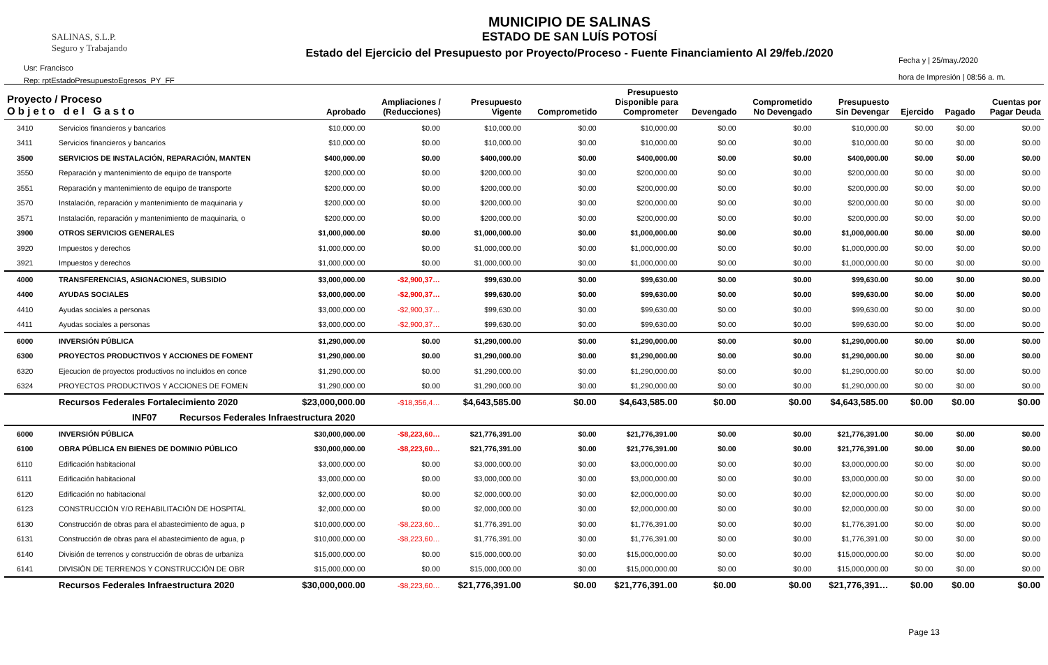SALINAS, S.L.P.
Seguro y Trabajando
Usr: Francisco
Rep: rptEstadoPresupuestoEgresos_PY_FF
MUNICIPIO DE SALINAS
ESTADO DE SAN LUÍS POTOSÍ
Estado del Ejercicio del Presupuesto por Proyecto/Proceso - Fuente Financiamiento Al 29/feb./2020
Fecha y | 25/may./2020
hora de Impresión | 08:56 a. m.
| Proyecto / Proceso O b j e t o d e l G a s t o | | Aprobado | Ampliaciones / (Reducciones) | Presupuesto Vigente | Comprometido | Presupuesto Disponible para Comprometer | Devengado | Comprometido No Devengado | Presupuesto Sin Devengar | Ejercido | Pagado | Cuentas por Pagar Deuda |
| --- | --- | --- | --- | --- | --- | --- | --- | --- | --- | --- | --- | --- |
| 3410 | Servicios financieros y bancarios | $10,000.00 | $0.00 | $10,000.00 | $0.00 | $10,000.00 | $0.00 | $0.00 | $10,000.00 | $0.00 | $0.00 | $0.00 |
| 3411 | Servicios financieros y bancarios | $10,000.00 | $0.00 | $10,000.00 | $0.00 | $10,000.00 | $0.00 | $0.00 | $10,000.00 | $0.00 | $0.00 | $0.00 |
| 3500 | SERVICIOS DE INSTALACIÓN, REPARACIÓN, MANTEN | $400,000.00 | $0.00 | $400,000.00 | $0.00 | $400,000.00 | $0.00 | $0.00 | $400,000.00 | $0.00 | $0.00 | $0.00 |
| 3550 | Reparación y mantenimiento de equipo de transporte | $200,000.00 | $0.00 | $200,000.00 | $0.00 | $200,000.00 | $0.00 | $0.00 | $200,000.00 | $0.00 | $0.00 | $0.00 |
| 3551 | Reparación y mantenimiento de equipo de transporte | $200,000.00 | $0.00 | $200,000.00 | $0.00 | $200,000.00 | $0.00 | $0.00 | $200,000.00 | $0.00 | $0.00 | $0.00 |
| 3570 | Instalación, reparación y mantenimiento de maquinaria y | $200,000.00 | $0.00 | $200,000.00 | $0.00 | $200,000.00 | $0.00 | $0.00 | $200,000.00 | $0.00 | $0.00 | $0.00 |
| 3571 | Instalación, reparación y mantenimiento de maquinaria, o | $200,000.00 | $0.00 | $200,000.00 | $0.00 | $200,000.00 | $0.00 | $0.00 | $200,000.00 | $0.00 | $0.00 | $0.00 |
| 3900 | OTROS SERVICIOS GENERALES | $1,000,000.00 | $0.00 | $1,000,000.00 | $0.00 | $1,000,000.00 | $0.00 | $0.00 | $1,000,000.00 | $0.00 | $0.00 | $0.00 |
| 3920 | Impuestos y derechos | $1,000,000.00 | $0.00 | $1,000,000.00 | $0.00 | $1,000,000.00 | $0.00 | $0.00 | $1,000,000.00 | $0.00 | $0.00 | $0.00 |
| 3921 | Impuestos y derechos | $1,000,000.00 | $0.00 | $1,000,000.00 | $0.00 | $1,000,000.00 | $0.00 | $0.00 | $1,000,000.00 | $0.00 | $0.00 | $0.00 |
| 4000 | TRANSFERENCIAS, ASIGNACIONES, SUBSIDIO | $3,000,000.00 | -$2,900,37… | $99,630.00 | $0.00 | $99,630.00 | $0.00 | $0.00 | $99,630.00 | $0.00 | $0.00 | $0.00 |
| 4400 | AYUDAS SOCIALES | $3,000,000.00 | -$2,900,37… | $99,630.00 | $0.00 | $99,630.00 | $0.00 | $0.00 | $99,630.00 | $0.00 | $0.00 | $0.00 |
| 4410 | Ayudas sociales a personas | $3,000,000.00 | -$2,900,37… | $99,630.00 | $0.00 | $99,630.00 | $0.00 | $0.00 | $99,630.00 | $0.00 | $0.00 | $0.00 |
| 4411 | Ayudas sociales a personas | $3,000,000.00 | -$2,900,37… | $99,630.00 | $0.00 | $99,630.00 | $0.00 | $0.00 | $99,630.00 | $0.00 | $0.00 | $0.00 |
| 6000 | INVERSIÓN PÚBLICA | $1,290,000.00 | $0.00 | $1,290,000.00 | $0.00 | $1,290,000.00 | $0.00 | $0.00 | $1,290,000.00 | $0.00 | $0.00 | $0.00 |
| 6300 | PROYECTOS PRODUCTIVOS Y ACCIONES DE FOMENT | $1,290,000.00 | $0.00 | $1,290,000.00 | $0.00 | $1,290,000.00 | $0.00 | $0.00 | $1,290,000.00 | $0.00 | $0.00 | $0.00 |
| 6320 | Ejecucion de proyectos productivos no incluidos en conce | $1,290,000.00 | $0.00 | $1,290,000.00 | $0.00 | $1,290,000.00 | $0.00 | $0.00 | $1,290,000.00 | $0.00 | $0.00 | $0.00 |
| 6324 | PROYECTOS PRODUCTIVOS Y ACCIONES DE FOMEN | $1,290,000.00 | $0.00 | $1,290,000.00 | $0.00 | $1,290,000.00 | $0.00 | $0.00 | $1,290,000.00 | $0.00 | $0.00 | $0.00 |
| | Recursos Federales Fortalecimiento 2020 | $23,000,000.00 | -$18,356,4… | $4,643,585.00 | $0.00 | $4,643,585.00 | $0.00 | $0.00 | $4,643,585.00 | $0.00 | $0.00 | $0.00 |
| | INF07 Recursos Federales Infraestructura 2020 | | | | | | | | | | | |
| 6000 | INVERSIÓN PÚBLICA | $30,000,000.00 | -$8,223,60… | $21,776,391.00 | $0.00 | $21,776,391.00 | $0.00 | $0.00 | $21,776,391.00 | $0.00 | $0.00 | $0.00 |
| 6100 | OBRA PÚBLICA EN BIENES DE DOMINIO PÚBLICO | $30,000,000.00 | -$8,223,60… | $21,776,391.00 | $0.00 | $21,776,391.00 | $0.00 | $0.00 | $21,776,391.00 | $0.00 | $0.00 | $0.00 |
| 6110 | Edificación habitacional | $3,000,000.00 | $0.00 | $3,000,000.00 | $0.00 | $3,000,000.00 | $0.00 | $0.00 | $3,000,000.00 | $0.00 | $0.00 | $0.00 |
| 6111 | Edificación habitacional | $3,000,000.00 | $0.00 | $3,000,000.00 | $0.00 | $3,000,000.00 | $0.00 | $0.00 | $3,000,000.00 | $0.00 | $0.00 | $0.00 |
| 6120 | Edificación no habitacional | $2,000,000.00 | $0.00 | $2,000,000.00 | $0.00 | $2,000,000.00 | $0.00 | $0.00 | $2,000,000.00 | $0.00 | $0.00 | $0.00 |
| 6123 | CONSTRUCCIÓN Y/O REHABILITACIÓN DE HOSPITAL | $2,000,000.00 | $0.00 | $2,000,000.00 | $0.00 | $2,000,000.00 | $0.00 | $0.00 | $2,000,000.00 | $0.00 | $0.00 | $0.00 |
| 6130 | Construcción de obras para el abastecimiento de agua, p | $10,000,000.00 | -$8,223,60… | $1,776,391.00 | $0.00 | $1,776,391.00 | $0.00 | $0.00 | $1,776,391.00 | $0.00 | $0.00 | $0.00 |
| 6131 | Construcción de obras para el abastecimiento de agua, p | $10,000,000.00 | -$8,223,60… | $1,776,391.00 | $0.00 | $1,776,391.00 | $0.00 | $0.00 | $1,776,391.00 | $0.00 | $0.00 | $0.00 |
| 6140 | División de terrenos y construcción de obras de urbaniza | $15,000,000.00 | $0.00 | $15,000,000.00 | $0.00 | $15,000,000.00 | $0.00 | $0.00 | $15,000,000.00 | $0.00 | $0.00 | $0.00 |
| 6141 | DIVISIÓN DE TERRENOS Y CONSTRUCCIÓN DE OBR | $15,000,000.00 | $0.00 | $15,000,000.00 | $0.00 | $15,000,000.00 | $0.00 | $0.00 | $15,000,000.00 | $0.00 | $0.00 | $0.00 |
| | Recursos Federales Infraestructura 2020 | $30,000,000.00 | -$8,223,60… | $21,776,391.00 | $0.00 | $21,776,391.00 | $0.00 | $0.00 | $21,776,391… | $0.00 | $0.00 | $0.00 |
Page 13